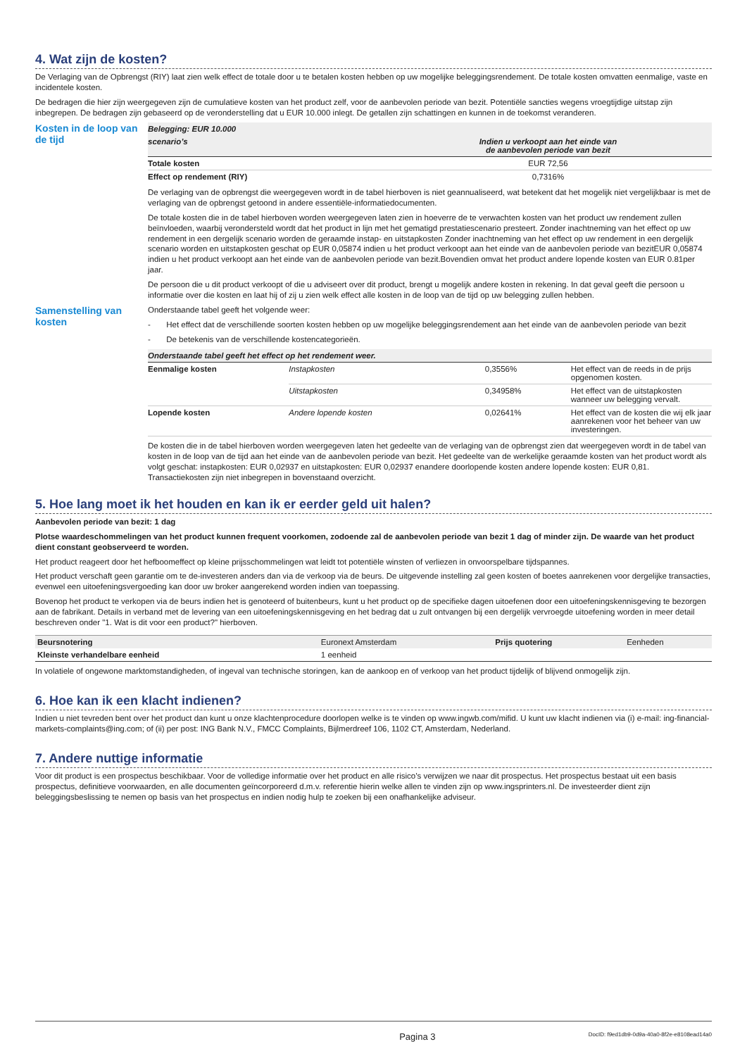4. Wat zijn de kosten?
De Verlaging van de Opbrengst (RIY) laat zien welk effect de totale door u te betalen kosten hebben op uw mogelijke beleggingsrendement. De totale kosten omvatten eenmalige, vaste en incidentele kosten.
De bedragen die hier zijn weergegeven zijn de cumulatieve kosten van het product zelf, voor de aanbevolen periode van bezit. Potentiële sancties wegens vroegtijdige uitstap zijn inbegrepen. De bedragen zijn gebaseerd op de veronderstelling dat u EUR 10.000 inlegt. De getallen zijn schattingen en kunnen in de toekomst veranderen.
Kosten in de loop van de tijd
| Belegging: EUR 10.000 | |
| --- | --- |
| scenario’s | Indien u verkoopt aan het einde van de aanbevolen periode van bezit |
| Totale kosten | EUR 72,56 |
| Effect op rendement (RIY) | 0,7316% |
De verlaging van de opbrengst die weergegeven wordt in de tabel hierboven is niet geannualiseerd, wat betekent dat het mogelijk niet vergelijkbaar is met de verlaging van de opbrengst getoond in andere essentiële-informatiedocumenten.
De totale kosten die in de tabel hierboven worden weergegeven laten zien in hoeverre de te verwachten kosten van het product uw rendement zullen beïnvloeden, waarbij verondersteld wordt dat het product in lijn met het gematigd prestatiescenario presteert. Zonder inachtneming van het effect op uw rendement in een dergelijk scenario worden de geraamde instap- en uitstapkosten Zonder inachtneming van het effect op uw rendement in een dergelijk scenario worden en uitstapkosten geschat op EUR 0,05874 indien u het product verkoopt aan het einde van de aanbevolen periode van bezitEUR 0,05874 indien u het product verkoopt aan het einde van de aanbevolen periode van bezit.Bovendien omvat het product andere lopende kosten van EUR 0.81per jaar.
De persoon die u dit product verkoopt of die u adviseert over dit product, brengt u mogelijk andere kosten in rekening. In dat geval geeft die persoon u informatie over die kosten en laat hij of zij u zien welk effect alle kosten in de loop van de tijd op uw belegging zullen hebben.
Samenstelling van kosten
Onderstaande tabel geeft het volgende weer:
- Het effect dat de verschillende soorten kosten hebben op uw mogelijke beleggingsrendement aan het einde van de aanbevolen periode van bezit
- De betekenis van de verschillende kostencategorieën.
| Onderstaande tabel geeft het effect op het rendement weer. | | | |
| --- | --- | --- | --- |
| Eenmalige kosten | Instapkosten | 0,3556% | Het effect van de reeds in de prijs opgenomen kosten. |
| | Uitstapkosten | 0,34958% | Het effect van de uitstapkosten wanneer uw belegging vervalt. |
| Lopende kosten | Andere lopende kosten | 0,02641% | Het effect van de kosten die wij elk jaar aanrekenen voor het beheer van uw investeringen. |
De kosten die in de tabel hierboven worden weergegeven laten het gedeelte van de verlaging van de opbrengst zien dat weergegeven wordt in de tabel van kosten in de loop van de tijd aan het einde van de aanbevolen periode van bezit. Het gedeelte van de werkelijke geraamde kosten van het product wordt als volgt geschat: instapkosten: EUR 0,02937 en uitstapkosten: EUR 0,02937 enandere doorlopende kosten andere lopende kosten: EUR 0,81. Transactiekosten zijn niet inbegrepen in bovenstaand overzicht.
5. Hoe lang moet ik het houden en kan ik er eerder geld uit halen?
Aanbevolen periode van bezit: 1 dag
Plotse waardeschommelingen van het product kunnen frequent voorkomen, zodoende zal de aanbevolen periode van bezit 1 dag of minder zijn. De waarde van het product dient constant geobserveerd te worden.
Het product reageert door het hefboomeffect op kleine prijsschommelingen wat leidt tot potentiële winsten of verliezen in onvoorspelbare tijdspannes.
Het product verschaft geen garantie om te de-investeren anders dan via de verkoop via de beurs. De uitgevende instelling zal geen kosten of boetes aanrekenen voor dergelijke transacties, evenwel een uitoefeningsvergoeding kan door uw broker aangerekend worden indien van toepassing.
Bovenop het product te verkopen via de beurs indien het is genoteerd of buitenbeurs, kunt u het product op de specifieke dagen uitoefenen door een uitoefeningskennisgeving te bezorgen aan de fabrikant. Details in verband met de levering van een uitoefeningskennisgeving en het bedrag dat u zult ontvangen bij een dergelijk vervroegde uitoefening worden in meer detail beschreven onder "1. Wat is dit voor een product?" hierboven.
| Beursnotering | Euronext Amsterdam | Prijs quotering | Eenheden |
| Kleinste verhandelbare eenheid | 1 eenheid | | |
In volatiele of ongewone marktomstandigheden, of ingeval van technische storingen, kan de aankoop en of verkoop van het product tijdelijk of blijvend onmogelijk zijn.
6. Hoe kan ik een klacht indienen?
Indien u niet tevreden bent over het product dan kunt u onze klachtenprocedure doorlopen welke is te vinden op www.ingwb.com/mifid. U kunt uw klacht indienen via (i) e-mail: ing-financial-markets-complaints@ing.com; of (ii) per post: ING Bank N.V., FMCC Complaints, Bijlmerdreef 106, 1102 CT, Amsterdam, Nederland.
7. Andere nuttige informatie
Voor dit product is een prospectus beschikbaar. Voor de volledige informatie over het product en alle risico’s verwijzen we naar dit prospectus. Het prospectus bestaat uit een basis prospectus, definitieve voorwaarden, en alle documenten geïncorporeerd d.m.v. referentie hierin welke allen te vinden zijn op www.ingsprinters.nl. De investeerder dient zijn beleggingsbeslissing te nemen op basis van het prospectus en indien nodig hulp te zoeken bij een onafhankelijke adviseur.
Pagina 3 DocID: f9ed1db9-0d9a-40a0-8f2e-e8108ead14a0